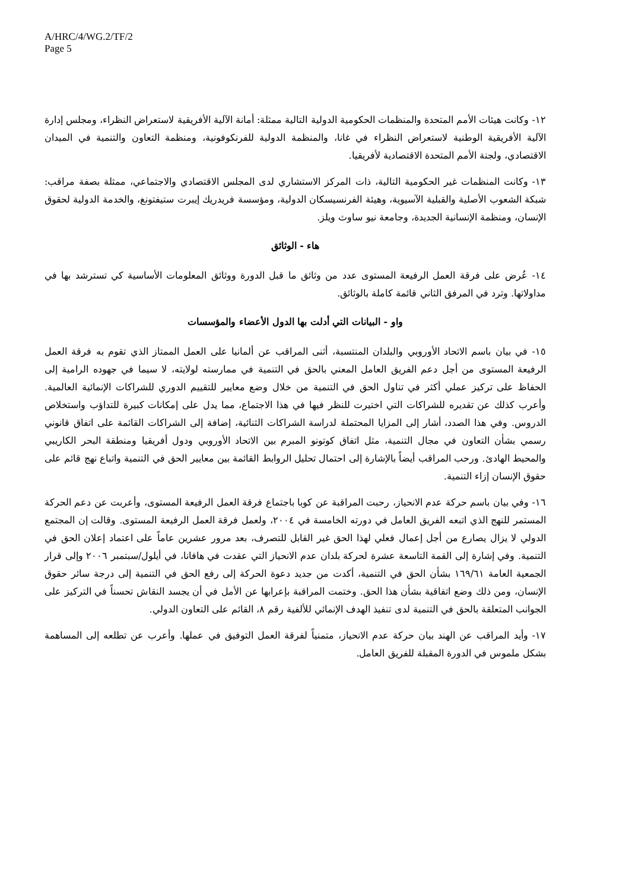A/HRC/4/WG.2/TF/2
Page 5
١٢- وكانت هيئات الأمم المتحدة والمنظمات الحكومية الدولية التالية ممثلة: أمانة الآلية الأفريقية لاستعراض النظراء، ومجلس إدارة الآلية الأفريقية الوطنية لاستعراض النظراء في غانا، والمنظمة الدولية للفرنكوفونية، ومنظمة التعاون والتنمية في الميدان الاقتصادي، ولجنة الأمم المتحدة الاقتصادية لأفريقيا.
١٣- وكانت المنظمات غير الحكومية التالية، ذات المركز الاستشاري لدى المجلس الاقتصادي والاجتماعي، ممثلة بصفة مراقب: شبكة الشعوب الأصلية والقبلية الآسيوية، وهيئة الفرنسيسكان الدولية، ومؤسسة فريدريك إيبرت ستيفتونغ، والخدمة الدولية لحقوق الإنسان، ومنظمة الإنسانية الجديدة، وجامعة نيو ساوث ويلز.
هاء - الوثائق
١٤- عُرض على فرقة العمل الرفيعة المستوى عدد من وثائق ما قبل الدورة ووثائق المعلومات الأساسية كي تسترشد بها في مداولاتها. وترد في المرفق الثاني قائمة كاملة بالوثائق.
واو - البيانات التي أدلت بها الدول الأعضاء والمؤسسات
١٥- في بيان باسم الاتحاد الأوروبي والبلدان المنتسبة، أثنى المراقب عن ألمانيا على العمل الممتاز الذي تقوم به فرقة العمل الرفيعة المستوى من أجل دعم الفريق العامل المعني بالحق في التنمية في ممارسته لولايته، لا سيما في جهوده الرامية إلى الحفاظ على تركيز عملي أكثر في تناول الحق في التنمية من خلال وضع معايير للتقييم الدوري للشراكات الإنمائية العالمية. وأعرب كذلك عن تقديره للشراكات التي اختيرت للنظر فيها في هذا الاجتماع، مما يدل على إمكانات كبيرة للتداؤب واستخلاص الدروس. وفي هذا الصدد، أشار إلى المزايا المحتملة لدراسة الشراكات الثنائية، إضافة إلى الشراكات القائمة على اتفاق قانوني رسمي بشأن التعاون في مجال التنمية، مثل اتفاق كوتونو المبرم بين الاتحاد الأوروبي ودول أفريقيا ومنطقة البحر الكاريبي والمحيط الهادئ. ورحب المراقب أيضاً بالإشارة إلى احتمال تحليل الروابط القائمة بين معايير الحق في التنمية واتباع نهج قائم على حقوق الإنسان إزاء التنمية.
١٦- وفي بيان باسم حركة عدم الانحياز، رحبت المراقبة عن كوبا باجتماع فرقة العمل الرفيعة المستوى، وأعربت عن دعم الحركة المستمر للنهج الذي اتبعه الفريق العامل في دورته الخامسة في ٢٠٠٤، ولعمل فرقة العمل الرفيعة المستوى. وقالت إن المجتمع الدولي لا يزال يصارع من أجل إعمال فعلي لهذا الحق غير القابل للتصرف، بعد مرور عشرين عاماً على اعتماد إعلان الحق في التنمية. وفي إشارة إلى القمة التاسعة عشرة لحركة بلدان عدم الانحياز التي عقدت في هافانا، في أيلول/سبتمبر ٢٠٠٦ وإلى قرار الجمعية العامة ١٦٩/٦١ بشأن الحق في التنمية، أكدت من جديد دعوة الحركة إلى رفع الحق في التنمية إلى درجة سائر حقوق الإنسان، ومن ذلك وضع اتفاقية بشأن هذا الحق. وختمت المراقبة بإعرابها عن الأمل في أن يجسد النقاش تحسناً في التركيز على الجوانب المتعلقة بالحق في التنمية لدى تنفيذ الهدف الإنمائي للألفية رقم ٨، القائم على التعاون الدولي.
١٧- وأيد المراقب عن الهند بيان حركة عدم الانحياز، متمنياً لفرقة العمل التوفيق في عملها. وأعرب عن تطلعه إلى المساهمة بشكل ملموس في الدورة المقبلة للفريق العامل.